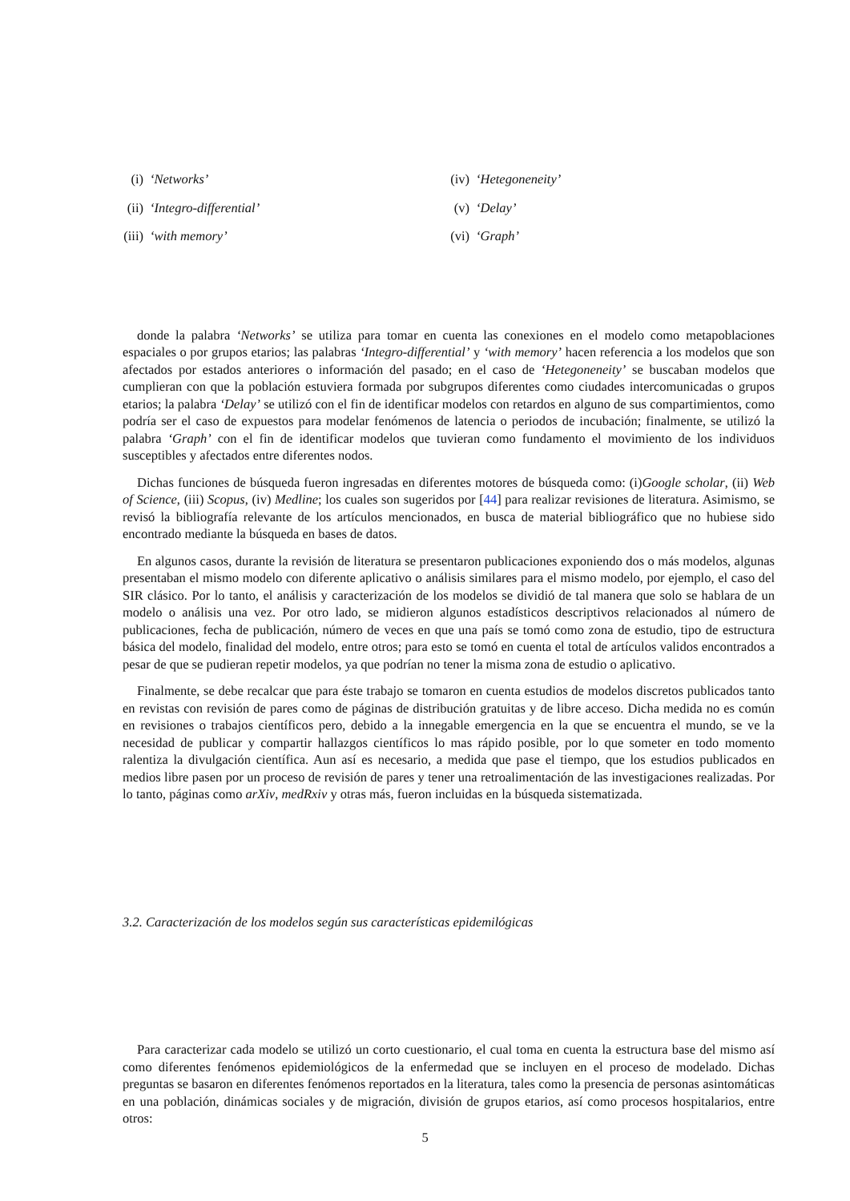(i) ‘Networks’
(ii) ‘Integro-differential’
(iii) ‘with memory’
(iv) ‘Hetegoneneity’
(v) ‘Delay’
(vi) ‘Graph’
donde la palabra ‘Networks’ se utiliza para tomar en cuenta las conexiones en el modelo como metapoblaciones espaciales o por grupos etarios; las palabras ‘Integro-differential’ y ‘with memory’ hacen referencia a los modelos que son afectados por estados anteriores o información del pasado; en el caso de ‘Hetegoneneity’ se buscaban modelos que cumplieran con que la población estuviera formada por subgrupos diferentes como ciudades intercomunicadas o grupos etarios; la palabra ‘Delay’ se utilizó con el fin de identificar modelos con retardos en alguno de sus compartimientos, como podría ser el caso de expuestos para modelar fenómenos de latencia o periodos de incubación; finalmente, se utilizó la palabra ‘Graph’ con el fin de identificar modelos que tuvieran como fundamento el movimiento de los individuos susceptibles y afectados entre diferentes nodos.
Dichas funciones de búsqueda fueron ingresadas en diferentes motores de búsqueda como: (i)Google scholar, (ii) Web of Science, (iii) Scopus, (iv) Medline; los cuales son sugeridos por [44] para realizar revisiones de literatura. Asimismo, se revisó la bibliografía relevante de los artículos mencionados, en busca de material bibliográfico que no hubiese sido encontrado mediante la búsqueda en bases de datos.
En algunos casos, durante la revisión de literatura se presentaron publicaciones exponiendo dos o más modelos, algunas presentaban el mismo modelo con diferente aplicativo o análisis similares para el mismo modelo, por ejemplo, el caso del SIR clásico. Por lo tanto, el análisis y caracterización de los modelos se dividió de tal manera que solo se hablara de un modelo o análisis una vez. Por otro lado, se midieron algunos estadísticos descriptivos relacionados al número de publicaciones, fecha de publicación, número de veces en que una país se tomó como zona de estudio, tipo de estructura básica del modelo, finalidad del modelo, entre otros; para esto se tomó en cuenta el total de artículos validos encontrados a pesar de que se pudieran repetir modelos, ya que podrían no tener la misma zona de estudio o aplicativo.
Finalmente, se debe recalcar que para éste trabajo se tomaron en cuenta estudios de modelos discretos publicados tanto en revistas con revisión de pares como de páginas de distribución gratuitas y de libre acceso. Dicha medida no es común en revisiones o trabajos científicos pero, debido a la innegable emergencia en la que se encuentra el mundo, se ve la necesidad de publicar y compartir hallazgos científicos lo mas rápido posible, por lo que someter en todo momento ralentiza la divulgación científica. Aun así es necesario, a medida que pase el tiempo, que los estudios publicados en medios libre pasen por un proceso de revisión de pares y tener una retroalimentación de las investigaciones realizadas. Por lo tanto, páginas como arXiv, medRxiv y otras más, fueron incluidas en la búsqueda sistematizada.
3.2. Caracterización de los modelos según sus características epidemilógicas
Para caracterizar cada modelo se utilizó un corto cuestionario, el cual toma en cuenta la estructura base del mismo así como diferentes fenómenos epidemiológicos de la enfermedad que se incluyen en el proceso de modelado. Dichas preguntas se basaron en diferentes fenómenos reportados en la literatura, tales como la presencia de personas asintomáticas en una población, dinámicas sociales y de migración, división de grupos etarios, así como procesos hospitalarios, entre otros:
5